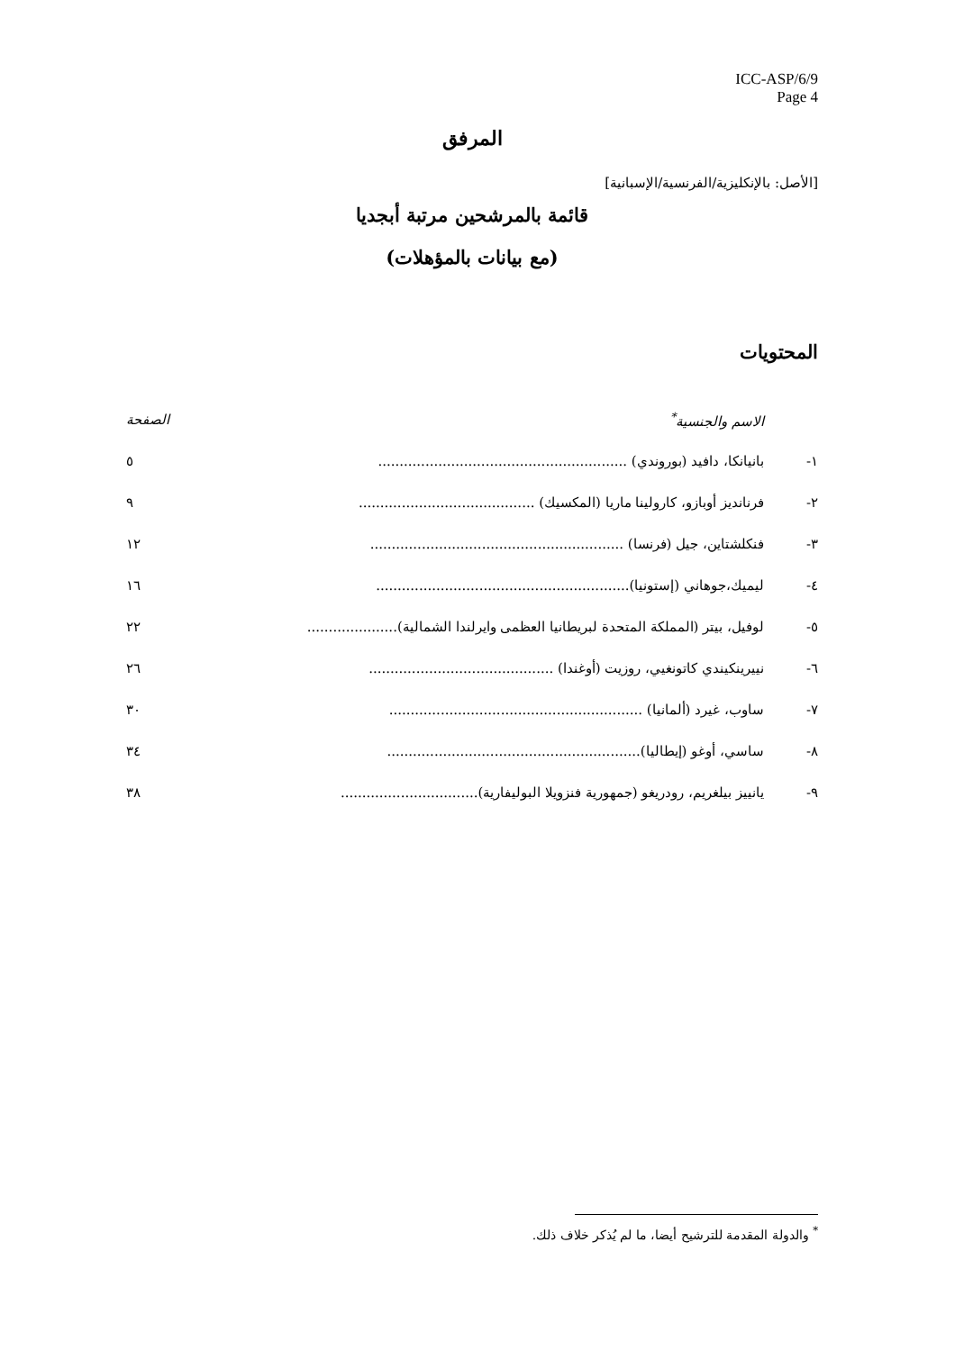ICC-ASP/6/9
Page 4
المرفق
[الأصل: بالإنكليزية/الفرنسية/الإسبانية]
قائمة بالمرشحين مرتبة أبجديا
(مع بيانات بالمؤهلات)
المحتويات
| | الاسم والجنسية<sup>*</sup> | الصفحة |
| ١- | بانيانكا، دافيد (بوروندي) .......................................................... | ٥ |
| ٢- | فرنانديز أوبازو، كارولينا ماريا (المكسيك) ......................................... | ٩ |
| ٣- | فنكلشتاين، جيل (فرنسا) ........................................................... | ١٢ |
| ٤- | ليميك،جوهاني (إستونيا)........................................................... | ١٦ |
| ٥- | لوفيل، بيتر (المملكة المتحدة لبريطانيا العظمى وايرلندا الشمالية)..................... | ٢٢ |
| ٦- | نييرينكيندي كاتونغيي، روزيت (أوغندا) ........................................... | ٢٦ |
| ٧- | ساوب، غيرد (ألمانيا) ........................................................... | ٣٠ |
| ٨- | ساسي، أوغو (إيطاليا)........................................................... | ٣٤ |
| ٩- | يانييز بيلغريم، رودريغو (جمهورية فنزويلا البوليفارية)................................ | ٣٨ |
<sup>*</sup> والدولة المقدمة للترشيح أيضا، ما لم يُذكر خلاف ذلك.